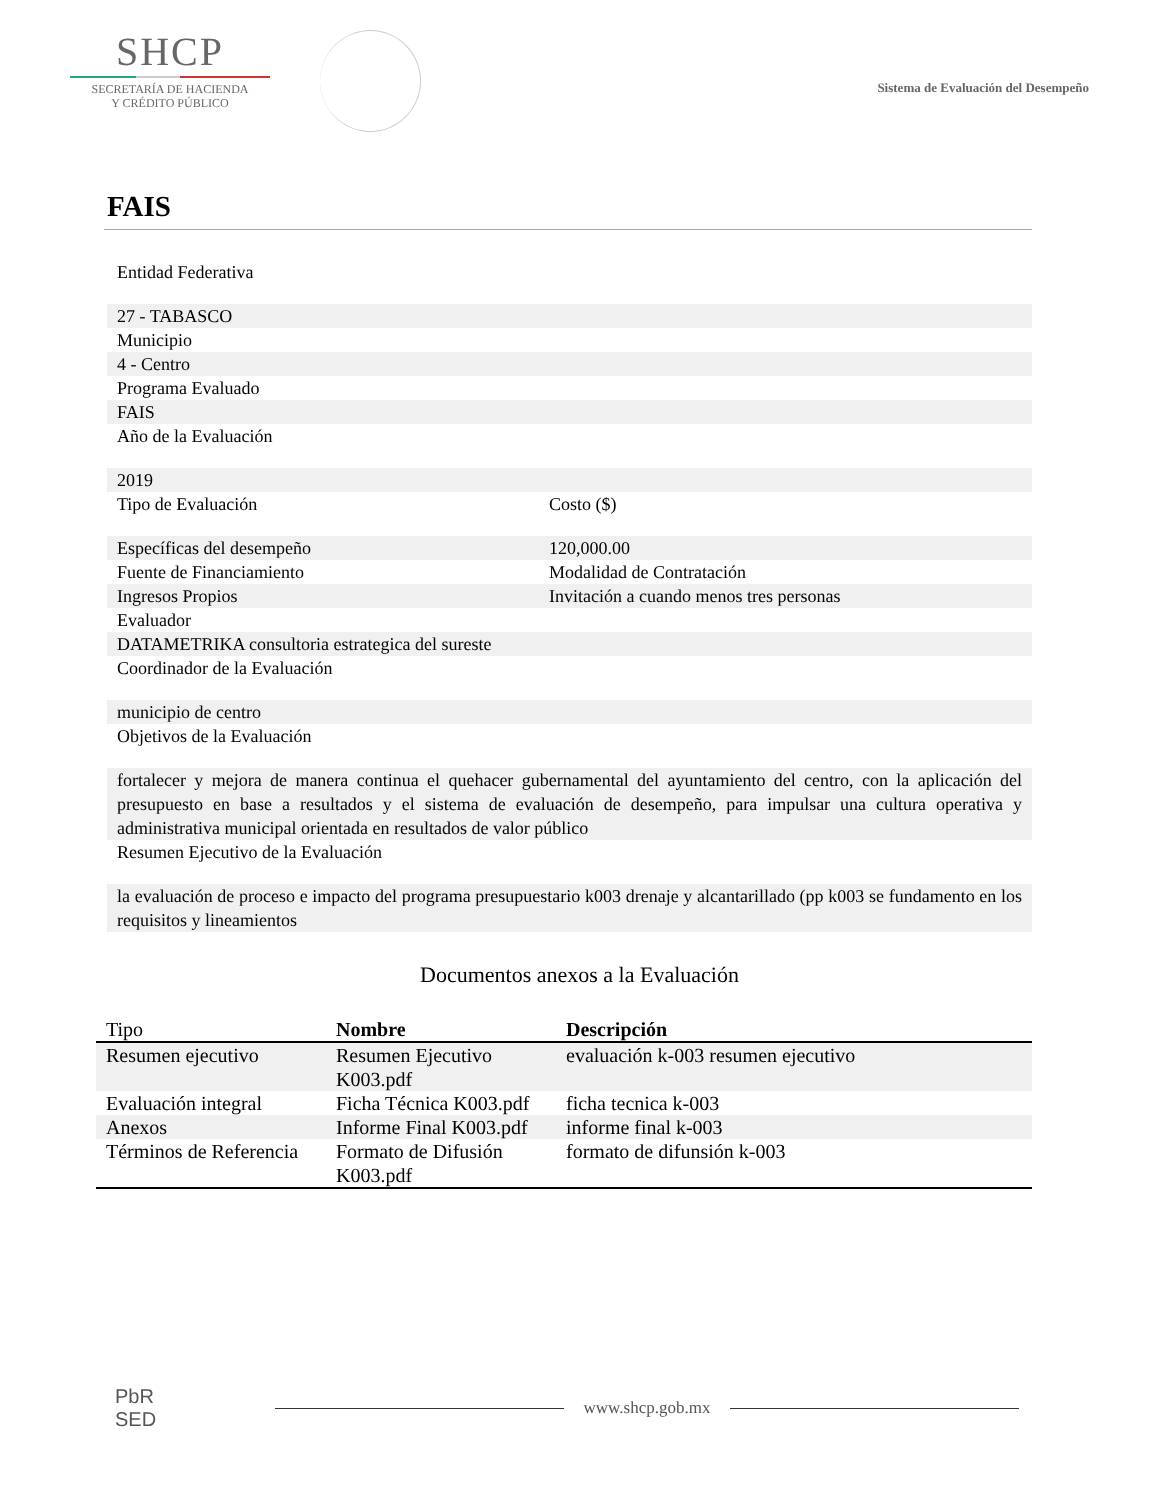SHCP
SECRETARÍA DE HACIENDA
Y CRÉDITO PÚBLICO
Sistema de Evaluación del Desempeño
FAIS
Entidad Federativa
27 - TABASCO
Municipio
4 - Centro
Programa Evaluado
FAIS
Año de la Evaluación
2019
Tipo de Evaluación Costo ($)
Específicas del desempeño 120,000.00
Fuente de Financiamiento Modalidad de Contratación
Ingresos Propios Invitación a cuando menos tres personas
Evaluador
DATAMETRIKA consultoria estrategica del sureste
Coordinador de la Evaluación
municipio de centro
Objetivos de la Evaluación
fortalecer y mejora de manera continua el quehacer gubernamental del ayuntamiento del centro, con la aplicación del presupuesto en base a resultados y el sistema de evaluación de desempeño, para impulsar una cultura operativa y administrativa municipal orientada en resultados de valor público
Resumen Ejecutivo de la Evaluación
la evaluación de proceso e impacto del programa presupuestario k003 drenaje y alcantarillado (pp k003 se fundamento en los requisitos y lineamientos
Documentos anexos a la Evaluación
| Tipo | Nombre | Descripción |
| --- | --- | --- |
| Resumen ejecutivo | Resumen Ejecutivo K003.pdf | evaluación k-003 resumen ejecutivo |
| Evaluación integral | Ficha Técnica K003.pdf | ficha tecnica k-003 |
| Anexos | Informe Final K003.pdf | informe final k-003 |
| Términos de Referencia | Formato de Difusión K003.pdf | formato de difunsión k-003 |
PbR
SED
www.shcp.gob.mx